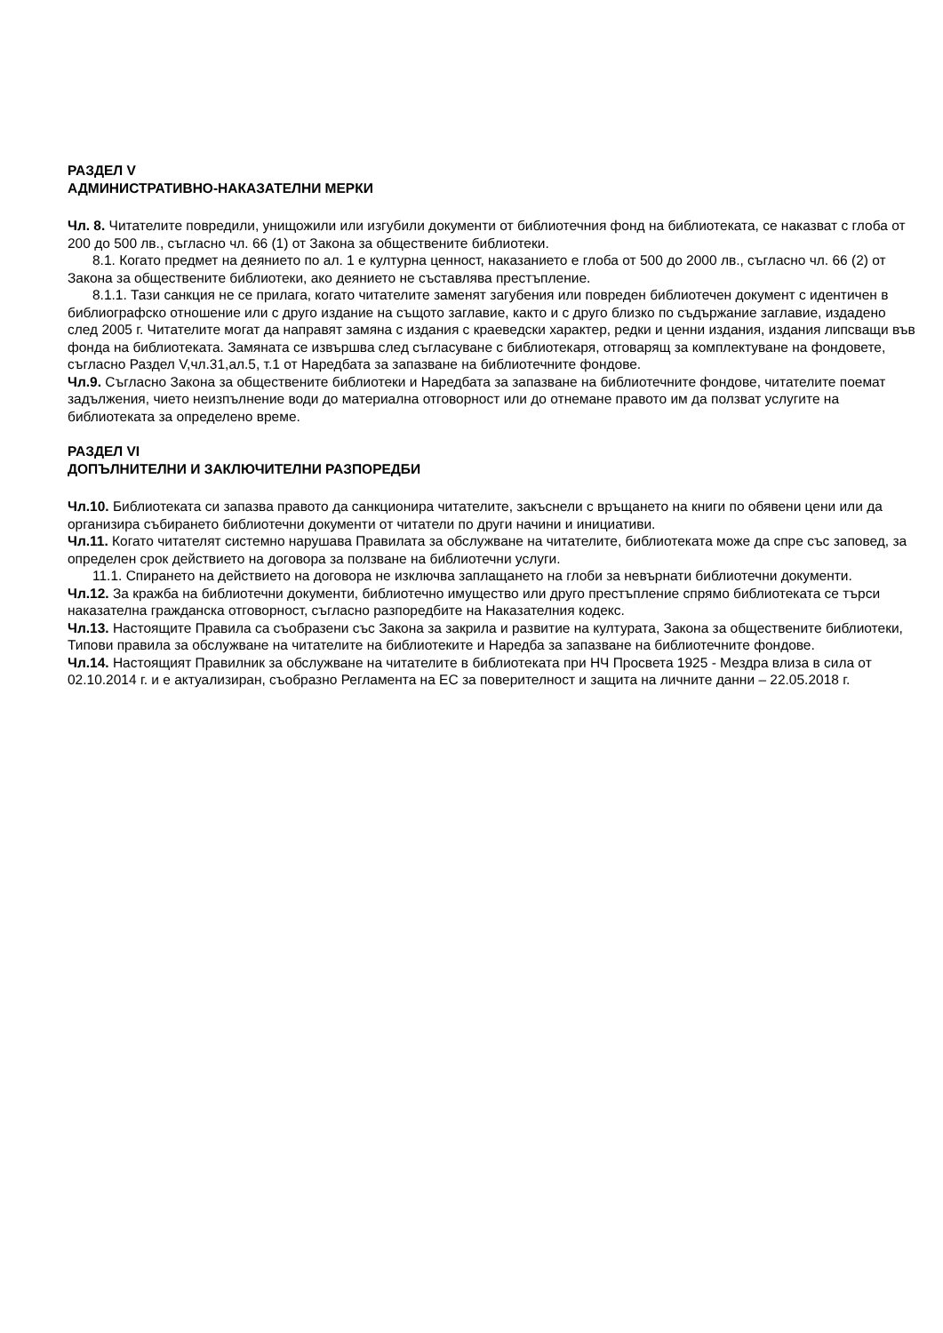РАЗДЕЛ V
АДМИНИСТРАТИВНО-НАКАЗАТЕЛНИ МЕРКИ
Чл. 8. Читателите повредили, унищожили или изгубили документи от библиотечния фонд на библиотеката, се наказват с глоба от 200 до 500 лв., съгласно чл. 66 (1) от Закона за обществените библиотеки.
8.1. Когато предмет на деянието по ал. 1 е културна ценност, наказанието е глоба от 500 до 2000 лв., съгласно чл. 66 (2) от Закона за обществените библиотеки, ако деянието не съставлява престъпление.
8.1.1. Тази санкция не се прилага, когато читателите заменят загубения или повреден библиотечен документ с идентичен в библиографско отношение или с друго издание на същото заглавие, както и с друго близко по съдържание заглавие, издадено след 2005 г. Читателите могат да направят замяна с издания с краеведски характер, редки и ценни издания, издания липсващи във фонда на библиотеката. Замяната се извършва след съгласуване с библиотекаря, отговарящ за комплектуване на фондовете, съгласно Раздел V,чл.31,ал.5, т.1 от Наредбата за запазване на библиотечните фондове.
Чл.9. Съгласно Закона за обществените библиотеки и Наредбата за запазване на библиотечните фондове, читателите поемат задължения, чието неизпълнение води до материална отговорност или до отнемане правото им да ползват услугите на библиотеката за определено време.
РАЗДЕЛ VI
ДОПЪЛНИТЕЛНИ И ЗАКЛЮЧИТЕЛНИ РАЗПОРЕДБИ
Чл.10. Библиотеката си запазва правото да санкционира читателите, закъснели с връщането на книги по обявени цени или да организира събирането библиотечни документи от читатели по други начини и инициативи.
Чл.11. Когато читателят системно нарушава Правилата за обслужване на читателите, библиотеката може да спре със заповед, за определен срок действието на договора за ползване на библиотечни услуги.
11.1. Спирането на действието на договора не изключва заплащането на глоби за невърнати библиотечни документи.
Чл.12. За кражба на библиотечни документи, библиотечно имущество или друго престъпление спрямо библиотеката се търси наказателна гражданска отговорност, съгласно разпоредбите на Наказателния кодекс.
Чл.13. Настоящите Правила са съобразени със Закона за закрила и развитие на културата, Закона за обществените библиотеки, Типови правила за обслужване на читателите на библиотеките и Наредба за запазване на библиотечните фондове.
Чл.14. Настоящият Правилник за обслужване на читателите в библиотеката при НЧ Просвета 1925 - Мездра влиза в сила от 02.10.2014 г. и е актуализиран, съобразно Регламента на ЕС за поверителност и защита на личните данни – 22.05.2018 г.